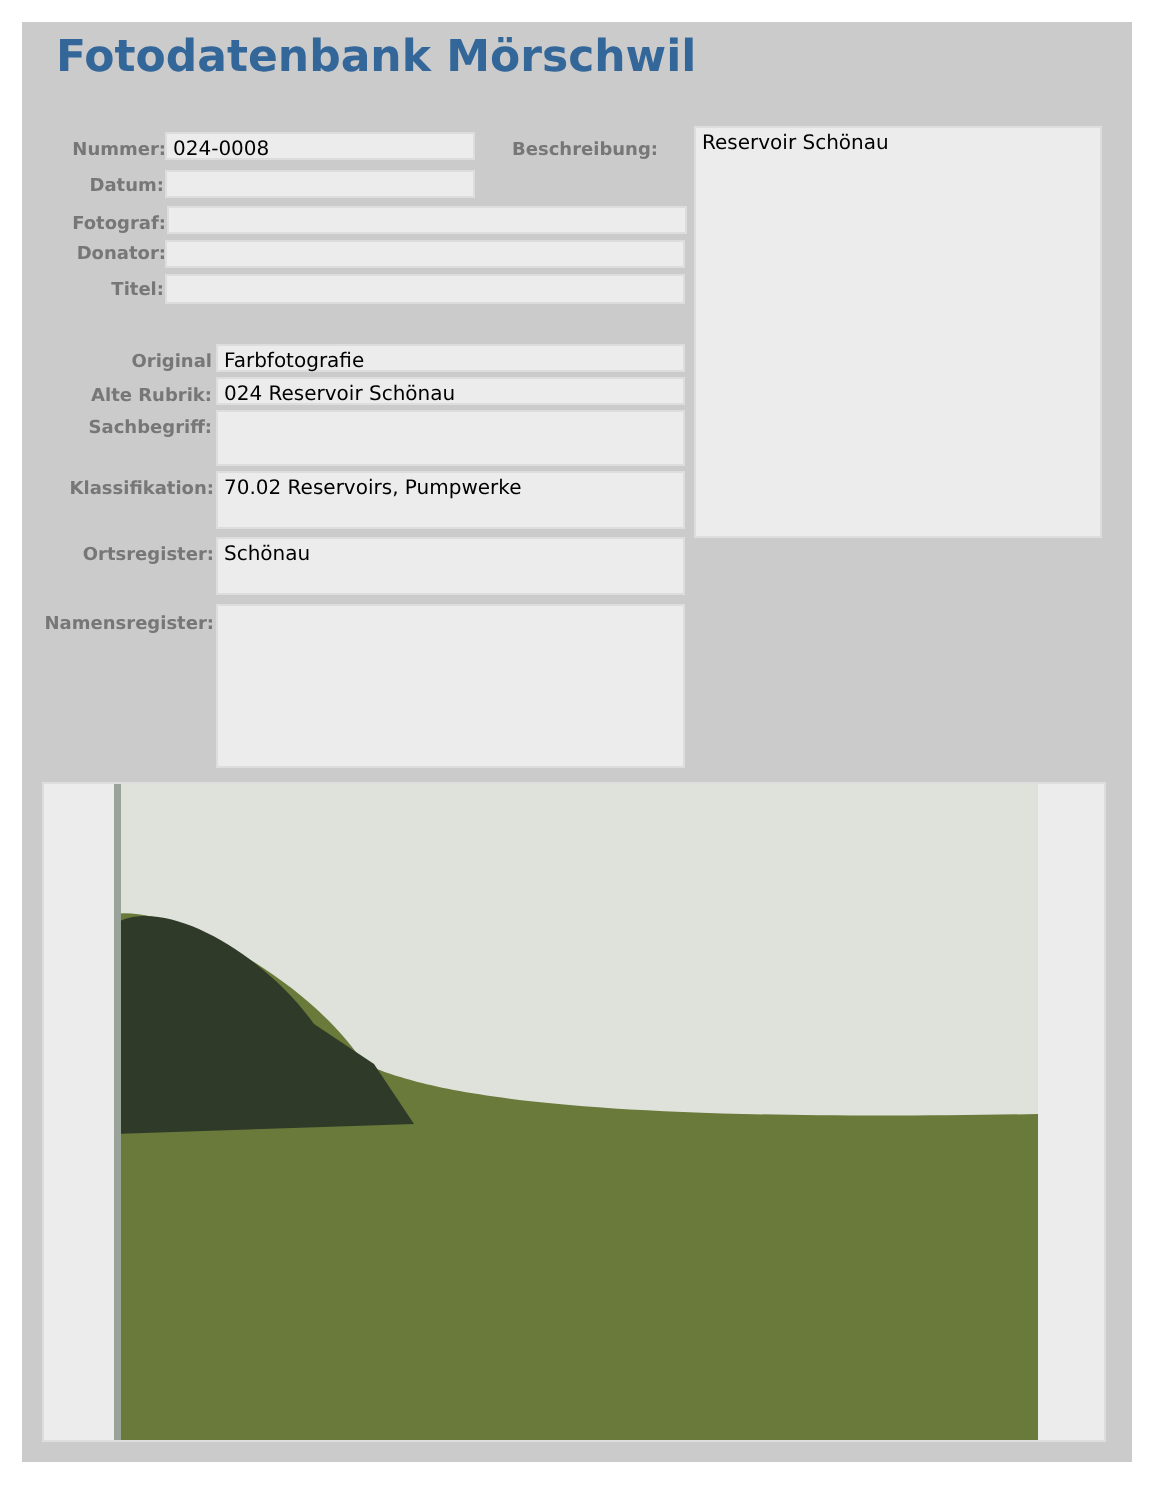Fotodatenbank Mörschwil
Nummer: 024-0008 Beschreibung: Reservoir Schönau
Datum:
Fotograf:
Donator:
Titel:
Original Farbfotografie
Alte Rubrik: 024 Reservoir Schönau
Sachbegriff:
Klassifikation: 70.02 Reservoirs, Pumpwerke
Ortsregister: Schönau
Namensregister: